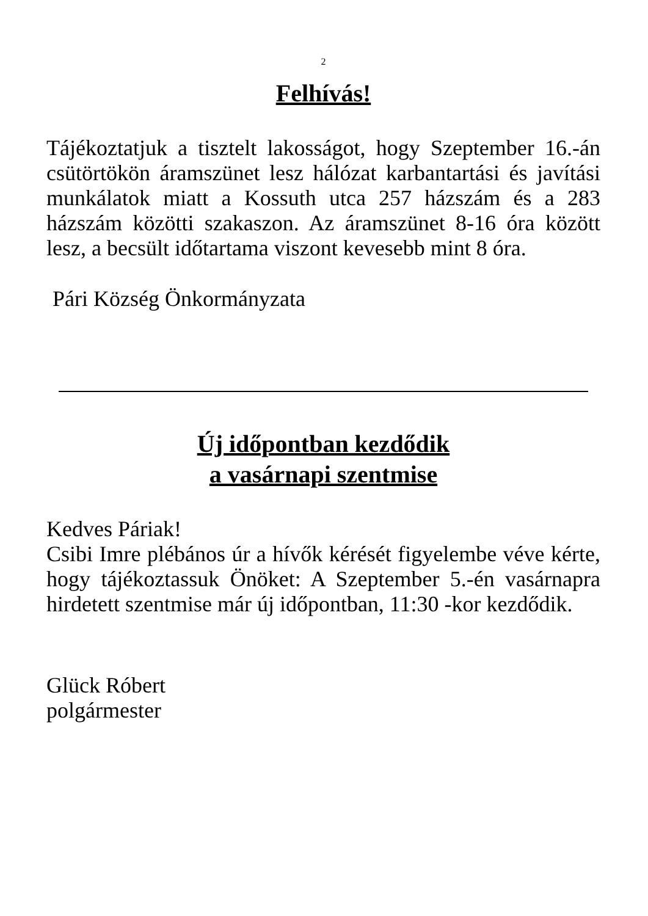2
Felhívás!
Tájékoztatjuk a tisztelt lakosságot, hogy Szeptember 16.-án csütörtökön áramszünet lesz hálózat karbantartási és javítási munkálatok miatt a Kossuth utca 257 házszám és a 283 házszám közötti szakaszon. Az áramszünet 8-16 óra között lesz, a becsült időtartama viszont kevesebb mint 8 óra.
Pári Község Önkormányzata
Új időpontban kezdődik
a vasárnapi szentmise
Kedves Páriak!
Csibi Imre plébános úr a hívők kérését figyelembe véve kérte, hogy tájékoztassuk Önöket: A Szeptember 5.-én vasárnapra hirdetett szentmise már új időpontban, 11:30 -kor kezdődik.
Glück Róbert
polgármester